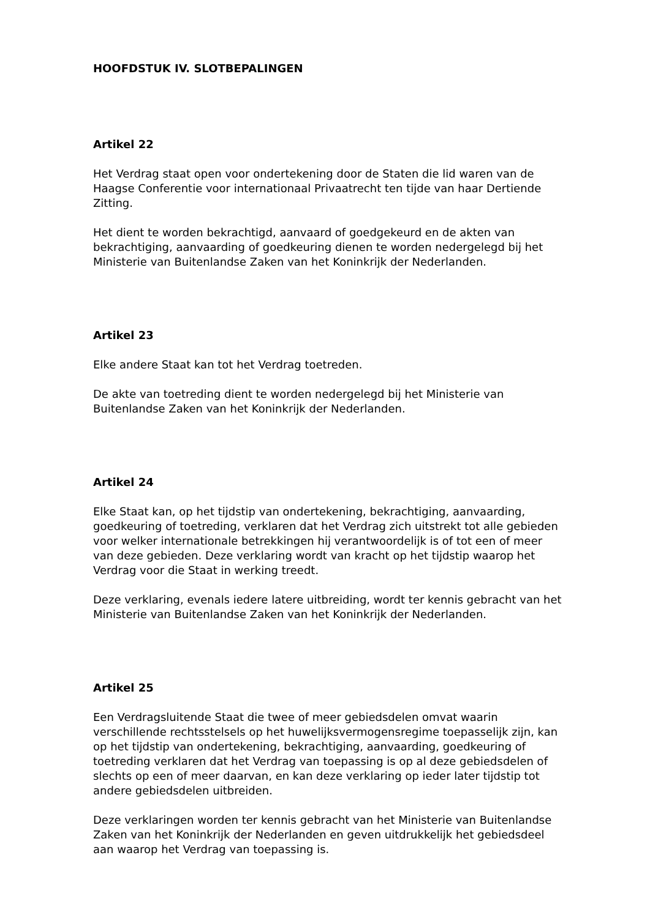HOOFDSTUK IV. SLOTBEPALINGEN
Artikel 22
Het Verdrag staat open voor ondertekening door de Staten die lid waren van de Haagse Conferentie voor internationaal Privaatrecht ten tijde van haar Dertiende Zitting.
Het dient te worden bekrachtigd, aanvaard of goedgekeurd en de akten van bekrachtiging, aanvaarding of goedkeuring dienen te worden nedergelegd bij het Ministerie van Buitenlandse Zaken van het Koninkrijk der Nederlanden.
Artikel 23
Elke andere Staat kan tot het Verdrag toetreden.
De akte van toetreding dient te worden nedergelegd bij het Ministerie van Buitenlandse Zaken van het Koninkrijk der Nederlanden.
Artikel 24
Elke Staat kan, op het tijdstip van ondertekening, bekrachtiging, aanvaarding, goedkeuring of toetreding, verklaren dat het Verdrag zich uitstrekt tot alle gebieden voor welker internationale betrekkingen hij verantwoordelijk is of tot een of meer van deze gebieden. Deze verklaring wordt van kracht op het tijdstip waarop het Verdrag voor die Staat in werking treedt.
Deze verklaring, evenals iedere latere uitbreiding, wordt ter kennis gebracht van het Ministerie van Buitenlandse Zaken van het Koninkrijk der Nederlanden.
Artikel 25
Een Verdragsluitende Staat die twee of meer gebiedsdelen omvat waarin verschillende rechtsstelsels op het huwelijksvermogensregime toepasselijk zijn, kan op het tijdstip van ondertekening, bekrachtiging, aanvaarding, goedkeuring of toetreding verklaren dat het Verdrag van toepassing is op al deze gebiedsdelen of slechts op een of meer daarvan, en kan deze verklaring op ieder later tijdstip tot andere gebiedsdelen uitbreiden.
Deze verklaringen worden ter kennis gebracht van het Ministerie van Buitenlandse Zaken van het Koninkrijk der Nederlanden en geven uitdrukkelijk het gebiedsdeel aan waarop het Verdrag van toepassing is.